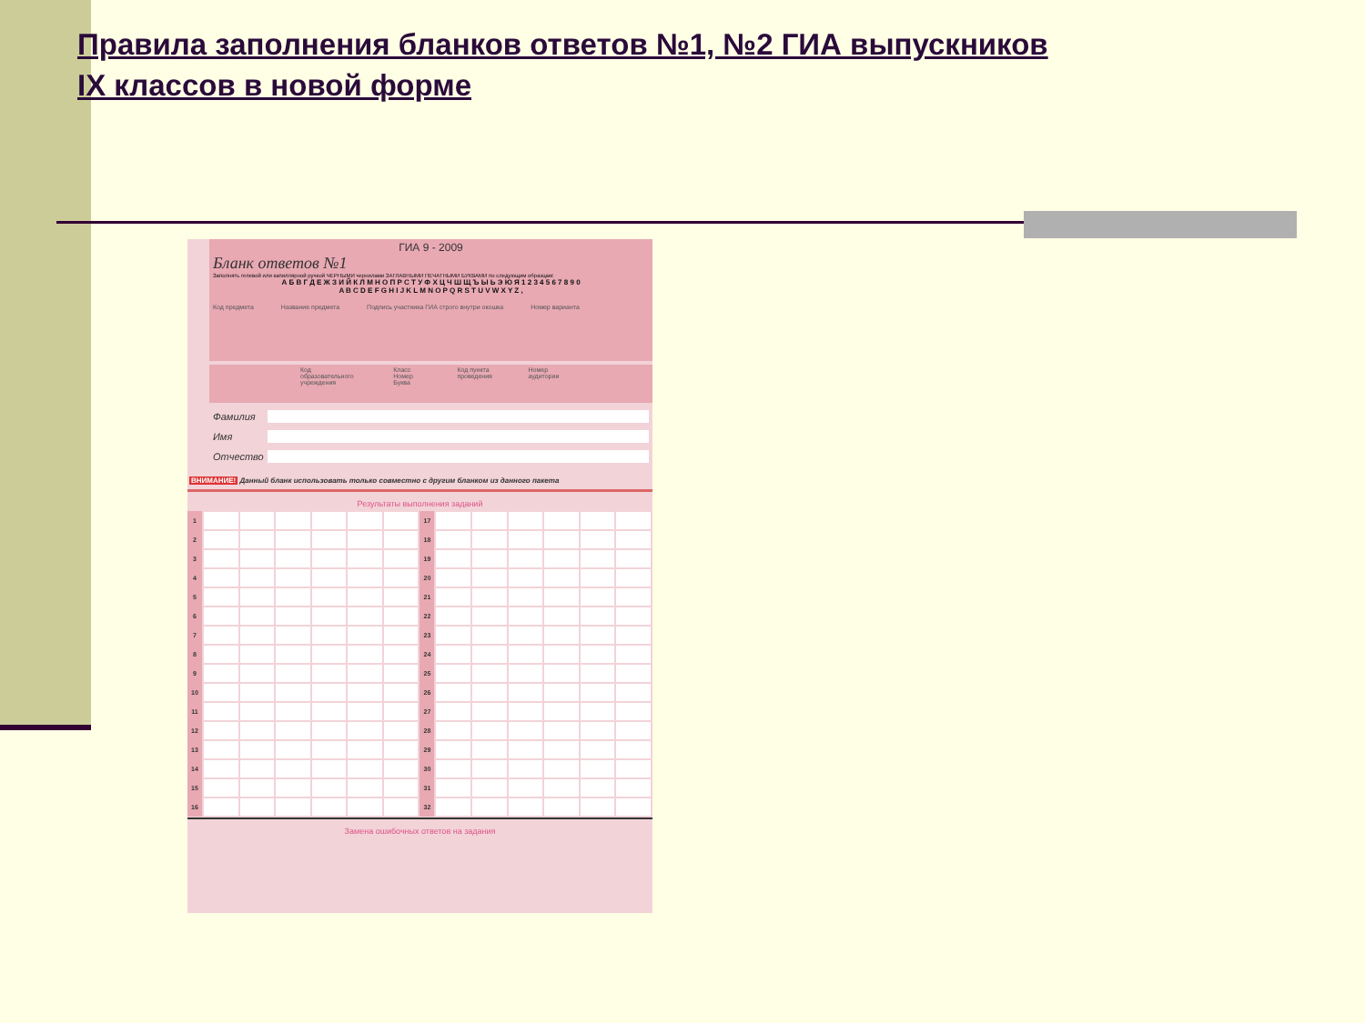Правила заполнения бланков ответов №1, №2 ГИА выпускников
IX классов в новой форме
ГИА 9 - 2009
Бланк ответов №1
Заполнять гелевой или капиллярной ручкой ЧЕРНЫМИ чернилами ЗАГЛАВНЫМИ ПЕЧАТНЫМИ БУКВАМИ по следующим образцам:
А Б В Г Д Е Ж З И Й К Л М Н О П Р С Т У Ф Х Ц Ч Ш Щ Ъ Ы Ь Э Ю Я 1 2 3 4 5 6 7 8 9 0
A B C D E F G H I J K L M N O P Q R S T U V W X Y Z ,
Код предмета Название предмета Подпись участника ГИА строго внутри окошка Номер варианта
Код образовательного учреждения Класс Номер Буква Код пункта проведения Номер аудитории
Фамилия
Имя
Отчество
ВНИМАНИЕ! Данный бланк использовать только совместно с другим бланком из данного пакета
Результаты выполнения заданий
| 1 | | | | | | | 17 | | | | | | |
| 2 | | | | | | | 18 | | | | | | |
| 3 | | | | | | | 19 | | | | | | |
| 4 | | | | | | | 20 | | | | | | |
| 5 | | | | | | | 21 | | | | | | |
| 6 | | | | | | | 22 | | | | | | |
| 7 | | | | | | | 23 | | | | | | |
| 8 | | | | | | | 24 | | | | | | |
| 9 | | | | | | | 25 | | | | | | |
| 10 | | | | | | | 26 | | | | | | |
| 11 | | | | | | | 27 | | | | | | |
| 12 | | | | | | | 28 | | | | | | |
| 13 | | | | | | | 29 | | | | | | |
| 14 | | | | | | | 30 | | | | | | |
| 15 | | | | | | | 31 | | | | | | |
| 16 | | | | | | | 32 | | | | | | |
Замена ошибочных ответов на задания